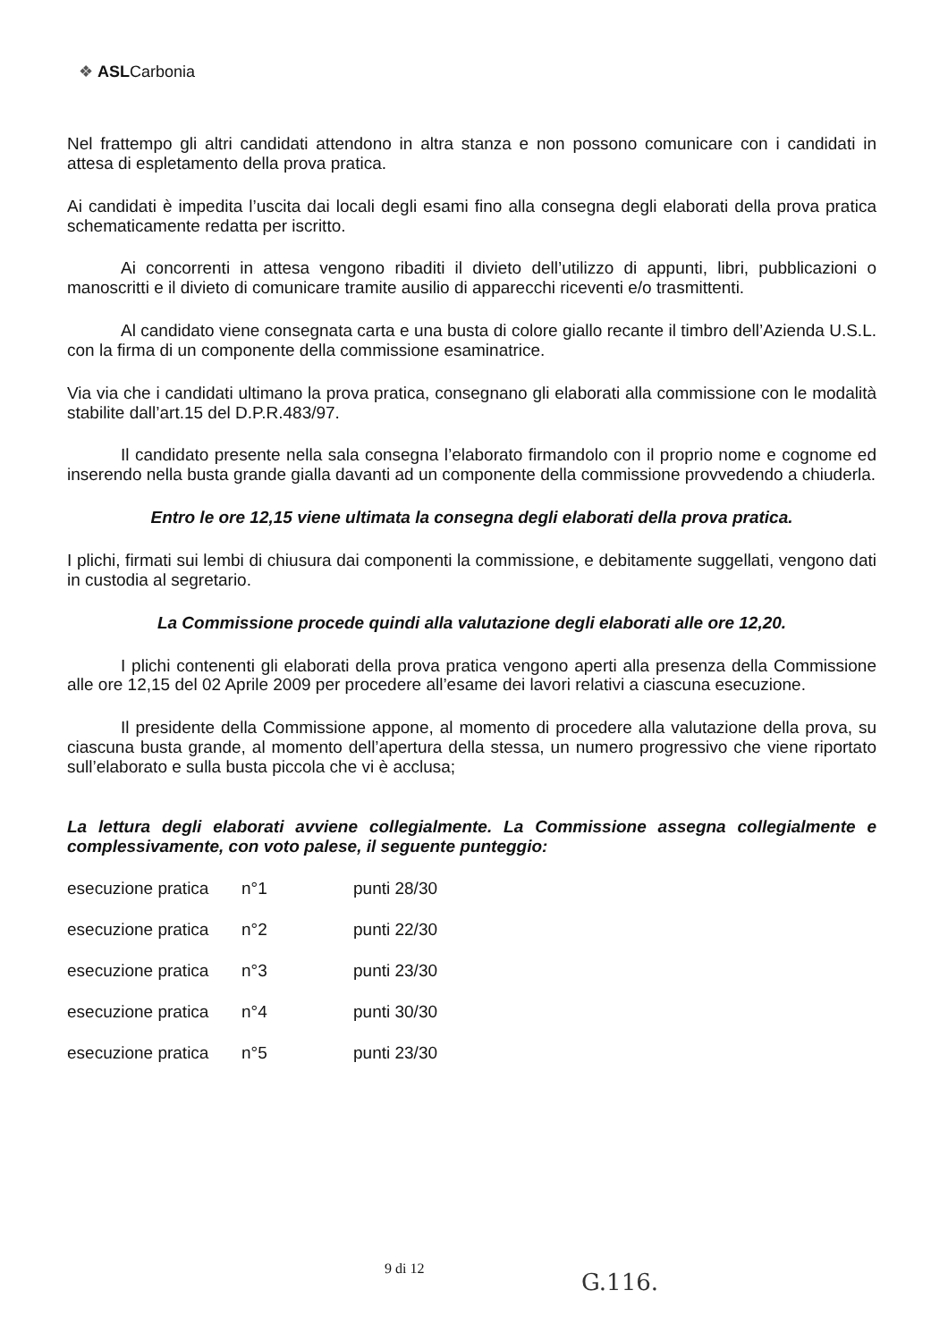❖ ASLCarbonia
Nel frattempo gli altri candidati attendono in altra stanza e non possono comunicare con i candidati in attesa di espletamento della prova pratica.
Ai candidati è impedita l’uscita dai locali degli esami fino alla consegna degli elaborati della prova pratica schematicamente redatta per iscritto.
Ai concorrenti in attesa vengono ribaditi il divieto dell’utilizzo di appunti, libri, pubblicazioni o manoscritti e il divieto di comunicare tramite ausilio di apparecchi riceventi e/o trasmittenti.
Al candidato viene consegnata carta e una busta di colore giallo recante il timbro dell’Azienda U.S.L. con la firma di un componente della commissione esaminatrice.
Via via che i candidati ultimano la prova pratica, consegnano gli elaborati alla commissione con le modalità stabilite dall’art.15 del D.P.R.483/97.
Il candidato presente nella sala consegna l’elaborato firmandolo con il proprio nome e cognome ed inserendo nella busta grande gialla davanti ad un componente della commissione provvedendo a chiuderla.
Entro le ore 12,15 viene ultimata la consegna degli elaborati della prova pratica.
I plichi, firmati sui lembi di chiusura dai componenti la commissione, e debitamente suggellati, vengono dati in custodia al segretario.
La Commissione procede quindi alla valutazione degli elaborati alle ore 12,20.
I plichi contenenti gli elaborati della prova pratica vengono aperti alla presenza della Commissione alle ore 12,15 del 02 Aprile 2009 per procedere all’esame dei lavori relativi a ciascuna esecuzione.
Il presidente della Commissione appone, al momento di procedere alla valutazione della prova, su ciascuna busta grande, al momento dell’apertura della stessa, un numero progressivo che viene riportato sull’elaborato e sulla busta piccola che vi è acclusa;
La lettura degli elaborati avviene collegialmente. La Commissione assegna collegialmente e complessivamente, con voto palese, il seguente punteggio:
| esecuzione pratica | n°1 | punti 28/30 |
| esecuzione pratica | n°2 | punti 22/30 |
| esecuzione pratica | n°3 | punti 23/30 |
| esecuzione pratica | n°4 | punti 30/30 |
| esecuzione pratica | n°5 | punti 23/30 |
9 di 12
G.116.